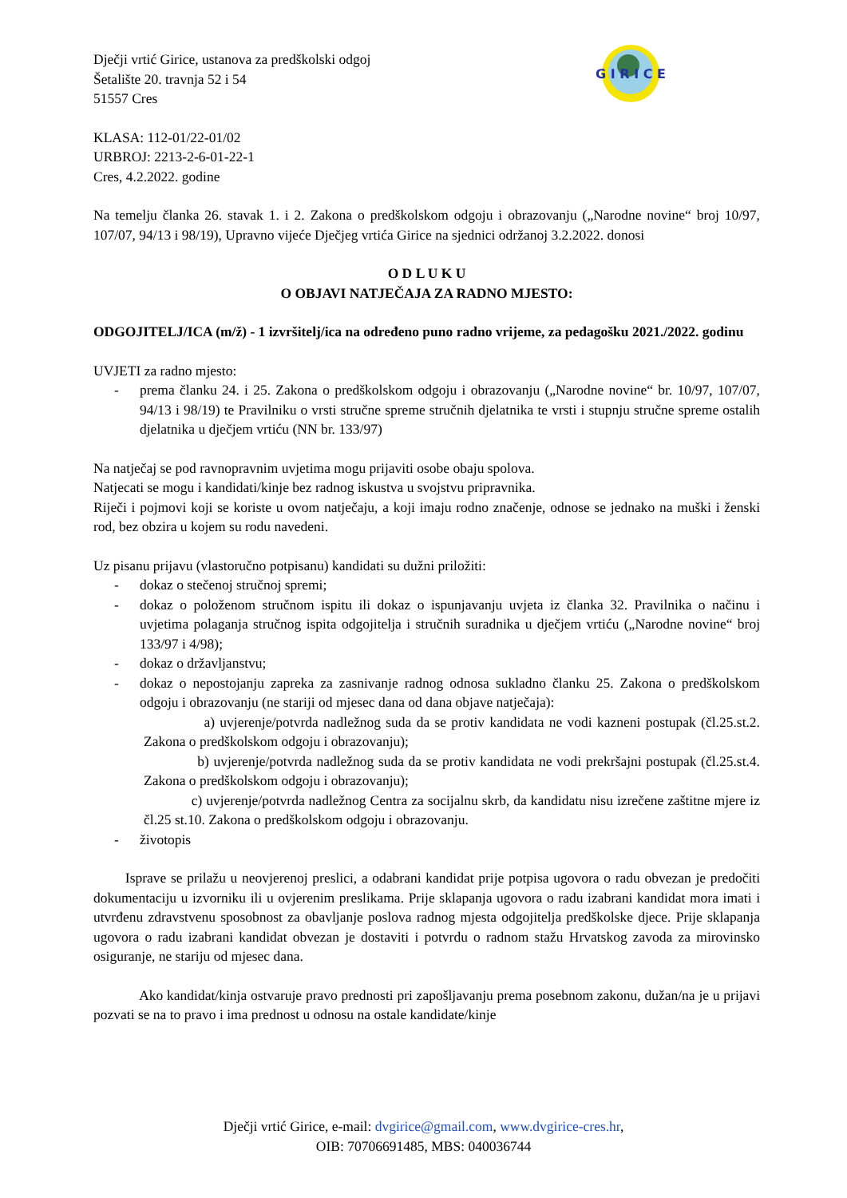G I R I C E
Dječji vrtić Girice, ustanova za predškolski odgoj
Šetalište 20. travnja 52 i 54
51557 Cres
KLASA: 112-01/22-01/02
URBROJ: 2213-2-6-01-22-1
Cres, 4.2.2022. godine
Na temelju članka 26. stavak 1. i 2. Zakona o predškolskom odgoju i obrazovanju („Narodne novine“ broj 10/97, 107/07, 94/13 i 98/19), Upravno vijeće Dječjeg vrtića Girice na sjednici održanoj 3.2.2022. donosi
O D L U K U
O OBJAVI NATJEČAJA ZA RADNO MJESTO:
ODGOJITELJ/ICA (m/ž) - 1 izvršitelj/ica na određeno puno radno vrijeme, za pedagošku 2021./2022. godinu
UVJETI za radno mjesto:
- prema članku 24. i 25. Zakona o predškolskom odgoju i obrazovanju („Narodne novine“ br. 10/97, 107/07, 94/13 i 98/19) te Pravilniku o vrsti stručne spreme stručnih djelatnika te vrsti i stupnju stručne spreme ostalih djelatnika u dječjem vrtiću (NN br. 133/97)
Na natječaj se pod ravnopravnim uvjetima mogu prijaviti osobe obaju spolova.
Natjecati se mogu i kandidati/kinje bez radnog iskustva u svojstvu pripravnika.
Riječi i pojmovi koji se koriste u ovom natječaju, a koji imaju rodno značenje, odnose se jednako na muški i ženski rod, bez obzira u kojem su rodu navedeni.
Uz pisanu prijavu (vlastoručno potpisanu) kandidati su dužni priložiti:
- dokaz o stečenoj stručnoj spremi;
- dokaz o položenom stručnom ispitu ili dokaz o ispunjavanju uvjeta iz članka 32. Pravilnika o načinu i uvjetima polaganja stručnog ispita odgojitelja i stručnih suradnika u dječjem vrtiću („Narodne novine“ broj 133/97 i 4/98);
- dokaz o državljanstvu;
- dokaz o nepostojanju zapreka za zasnivanje radnog odnosa sukladno članku 25. Zakona o predškolskom odgoju i obrazovanju (ne stariji od mjesec dana od dana objave natječaja):
a) uvjerenje/potvrda nadležnog suda da se protiv kandidata ne vodi kazneni postupak (čl.25.st.2. Zakona o predškolskom odgoju i obrazovanju);
b) uvjerenje/potvrda nadležnog suda da se protiv kandidata ne vodi prekršajni postupak (čl.25.st.4. Zakona o predškolskom odgoju i obrazovanju);
c) uvjerenje/potvrda nadležnog Centra za socijalnu skrb, da kandidatu nisu izrečene zaštitne mjere iz čl.25 st.10. Zakona o predškolskom odgoju i obrazovanju.
- životopis
Isprave se prilažu u neovjerenoj preslici, a odabrani kandidat prije potpisa ugovora o radu obvezan je predočiti dokumentaciju u izvorniku ili u ovjerenim preslikama. Prije sklapanja ugovora o radu izabrani kandidat mora imati i utvrđenu zdravstvenu sposobnost za obavljanje poslova radnog mjesta odgojitelja predškolske djece. Prije sklapanja ugovora o radu izabrani kandidat obvezan je dostaviti i potvrdu o radnom stažu Hrvatskog zavoda za mirovinsko osiguranje, ne stariju od mjesec dana.
Ako kandidat/kinja ostvaruje pravo prednosti pri zapošljavanju prema posebnom zakonu, dužan/na je u prijavi pozvati se na to pravo i ima prednost u odnosu na ostale kandidate/kinje
Dječji vrtić Girice, e-mail: dvgirice@gmail.com, www.dvgirice-cres.hr,
OIB: 70706691485, MBS: 040036744